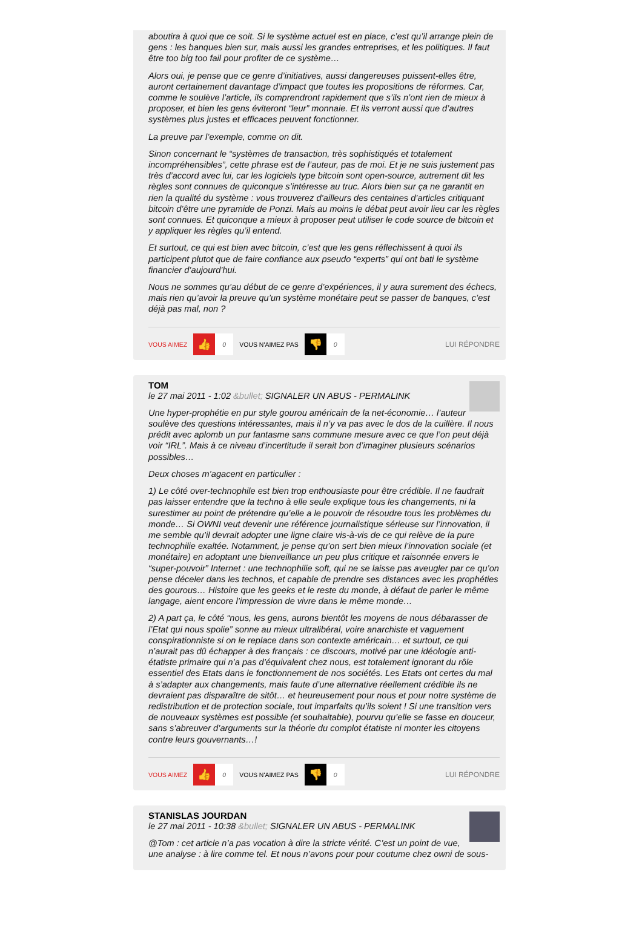aboutira à quoi que ce soit. Si le système actuel est en place, c’est qu’il arrange plein de gens : les banques bien sur, mais aussi les grandes entreprises, et les politiques. Il faut être too big too fail pour profiter de ce système…
Alors oui, je pense que ce genre d’initiatives, aussi dangereuses puissent-elles être, auront certainement davantage d’impact que toutes les propositions de réformes. Car, comme le soulève l’article, ils comprendront rapidement que s’ils n’ont rien de mieux à proposer, et bien les gens éviteront “leur” monnaie. Et ils verront aussi que d’autres systèmes plus justes et efficaces peuvent fonctionner.
La preuve par l’exemple, comme on dit.
Sinon concernant le “systèmes de transaction, très sophistiqués et totalement incompréhensibles”, cette phrase est de l’auteur, pas de moi. Et je ne suis justement pas très d’accord avec lui, car les logiciels type bitcoin sont open-source, autrement dit les règles sont connues de quiconque s’intéresse au truc. Alors bien sur ça ne garantit en rien la qualité du système : vous trouverez d’ailleurs des centaines d’articles critiquant bitcoin d’être une pyramide de Ponzi. Mais au moins le débat peut avoir lieu car les règles sont connues. Et quiconque a mieux à proposer peut utiliser le code source de bitcoin et y appliquer les règles qu’il entend.
Et surtout, ce qui est bien avec bitcoin, c’est que les gens réflechissent à quoi ils participent plutot que de faire confiance aux pseudo “experts” qui ont bati le système financier d’aujourd’hui.
Nous ne sommes qu’au début de ce genre d’expériences, il y aura surement des échecs, mais rien qu’avoir la preuve qu’un système monétaire peut se passer de banques, c’est déjà pas mal, non ?
VOUS AIMEZ 👍 0 VOUS N'AIMEZ PAS 👎 0 LUI RÉPONDRE
TOM
le 27 mai 2011 - 1:02 &bullet; SIGNALER UN ABUS - PERMALINK
Une hyper-prophétie en pur style gourou américain de la net-économie… l’auteur soulève des questions intéressantes, mais il n’y va pas avec le dos de la cuillère. Il nous prédit avec aplomb un pur fantasme sans commune mesure avec ce que l’on peut déjà voir “IRL”. Mais à ce niveau d’incertitude il serait bon d’imaginer plusieurs scénarios possibles…
Deux choses m’agacent en particulier :
1) Le côté over-technophile est bien trop enthousiaste pour être crédible. Il ne faudrait pas laisser entendre que la techno à elle seule explique tous les changements, ni la surestimer au point de prétendre qu’elle a le pouvoir de résoudre tous les problèmes du monde… Si OWNI veut devenir une référence journalistique sérieuse sur l’innovation, il me semble qu’il devrait adopter une ligne claire vis-à-vis de ce qui relève de la pure technophilie exaltée. Notamment, je pense qu’on sert bien mieux l’innovation sociale (et monétaire) en adoptant une bienveillance un peu plus critique et raisonnée envers le “super-pouvoir” Internet : une technophilie soft, qui ne se laisse pas aveugler par ce qu’on pense déceler dans les technos, et capable de prendre ses distances avec les prophéties des gourous… Histoire que les geeks et le reste du monde, à défaut de parler le même langage, aient encore l’impression de vivre dans le même monde…
2) A part ça, le côté “nous, les gens, aurons bientôt les moyens de nous débarasser de l’Etat qui nous spolie” sonne au mieux ultralibéral, voire anarchiste et vaguement conspirationniste si on le replace dans son contexte américain… et surtout, ce qui n’aurait pas dû échapper à des français : ce discours, motivé par une idéologie anti-étatiste primaire qui n’a pas d’équivalent chez nous, est totalement ignorant du rôle essentiel des Etats dans le fonctionnement de nos sociétés. Les Etats ont certes du mal à s’adapter aux changements, mais faute d’une alternative réellement crédible ils ne devraient pas disparaître de sitôt… et heureusement pour nous et pour notre système de redistribution et de protection sociale, tout imparfaits qu’ils soient ! Si une transition vers de nouveaux systèmes est possible (et souhaitable), pourvu qu’elle se fasse en douceur, sans s’abreuver d’arguments sur la théorie du complot étatiste ni monter les citoyens contre leurs gouvernants…!
VOUS AIMEZ 👍 0 VOUS N'AIMEZ PAS 👎 0 LUI RÉPONDRE
STANISLAS JOURDAN
le 27 mai 2011 - 10:38 &bullet; SIGNALER UN ABUS - PERMALINK
@Tom : cet article n’a pas vocation à dire la stricte vérité. C’est un point de vue, une analyse : à lire comme tel. Et nous n’avons pour pour coutume chez owni de sous-